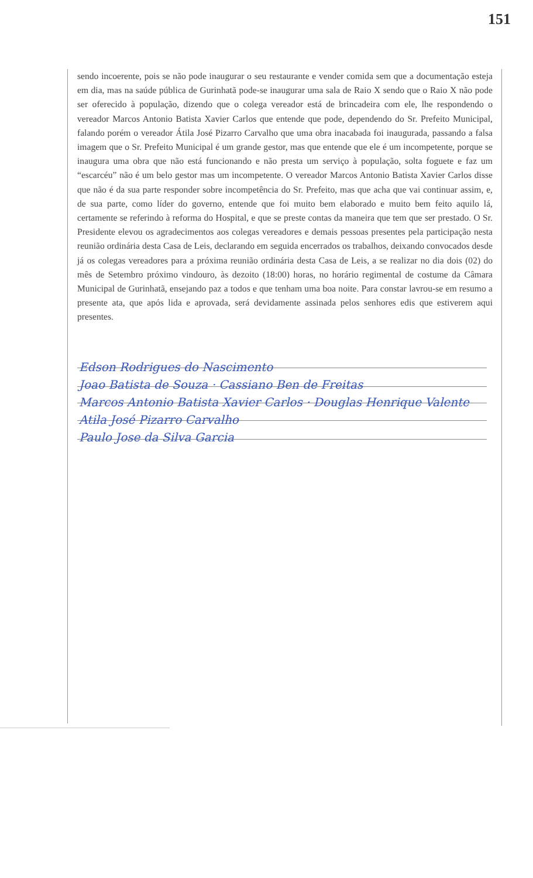151
sendo incoerente, pois se não pode inaugurar o seu restaurante e vender comida sem que a documentação esteja em dia, mas na saúde pública de Gurinhatã pode-se inaugurar uma sala de Raio X sendo que o Raio X não pode ser oferecido à população, dizendo que o colega vereador está de brincadeira com ele, lhe respondendo o vereador Marcos Antonio Batista Xavier Carlos que entende que pode, dependendo do Sr. Prefeito Municipal, falando porém o vereador Átila José Pizarro Carvalho que uma obra inacabada foi inaugurada, passando a falsa imagem que o Sr. Prefeito Municipal é um grande gestor, mas que entende que ele é um incompetente, porque se inaugura uma obra que não está funcionando e não presta um serviço à população, solta foguete e faz um “escarcéu” não é um belo gestor mas um incompetente. O vereador Marcos Antonio Batista Xavier Carlos disse que não é da sua parte responder sobre incompetência do Sr. Prefeito, mas que acha que vai continuar assim, e, de sua parte, como líder do governo, entende que foi muito bem elaborado e muito bem feito aquilo lá, certamente se referindo à reforma do Hospital, e que se preste contas da maneira que tem que ser prestado. O Sr. Presidente elevou os agradecimentos aos colegas vereadores e demais pessoas presentes pela participação nesta reunião ordinária desta Casa de Leis, declarando em seguida encerrados os trabalhos, deixando convocados desde já os colegas vereadores para a próxima reunião ordinária desta Casa de Leis, a se realizar no dia dois (02) do mês de Setembro próximo vindouro, às dezoito (18:00) horas, no horário regimental de costume da Câmara Municipal de Gurinhatã, ensejando paz a todos e que tenham uma boa noite. Para constar lavrou-se em resumo a presente ata, que após lida e aprovada, será devidamente assinada pelos senhores edis que estiverem aqui presentes.
Edson Rodrigues do Nascimento
Joao Batista de Souza · Cassiano Ben de Freitas
Marcos Antonio Batista Xavier Carlos · Douglas Henrique Valente
Atila José Pizarro Carvalho
Paulo Jose da Silva Garcia